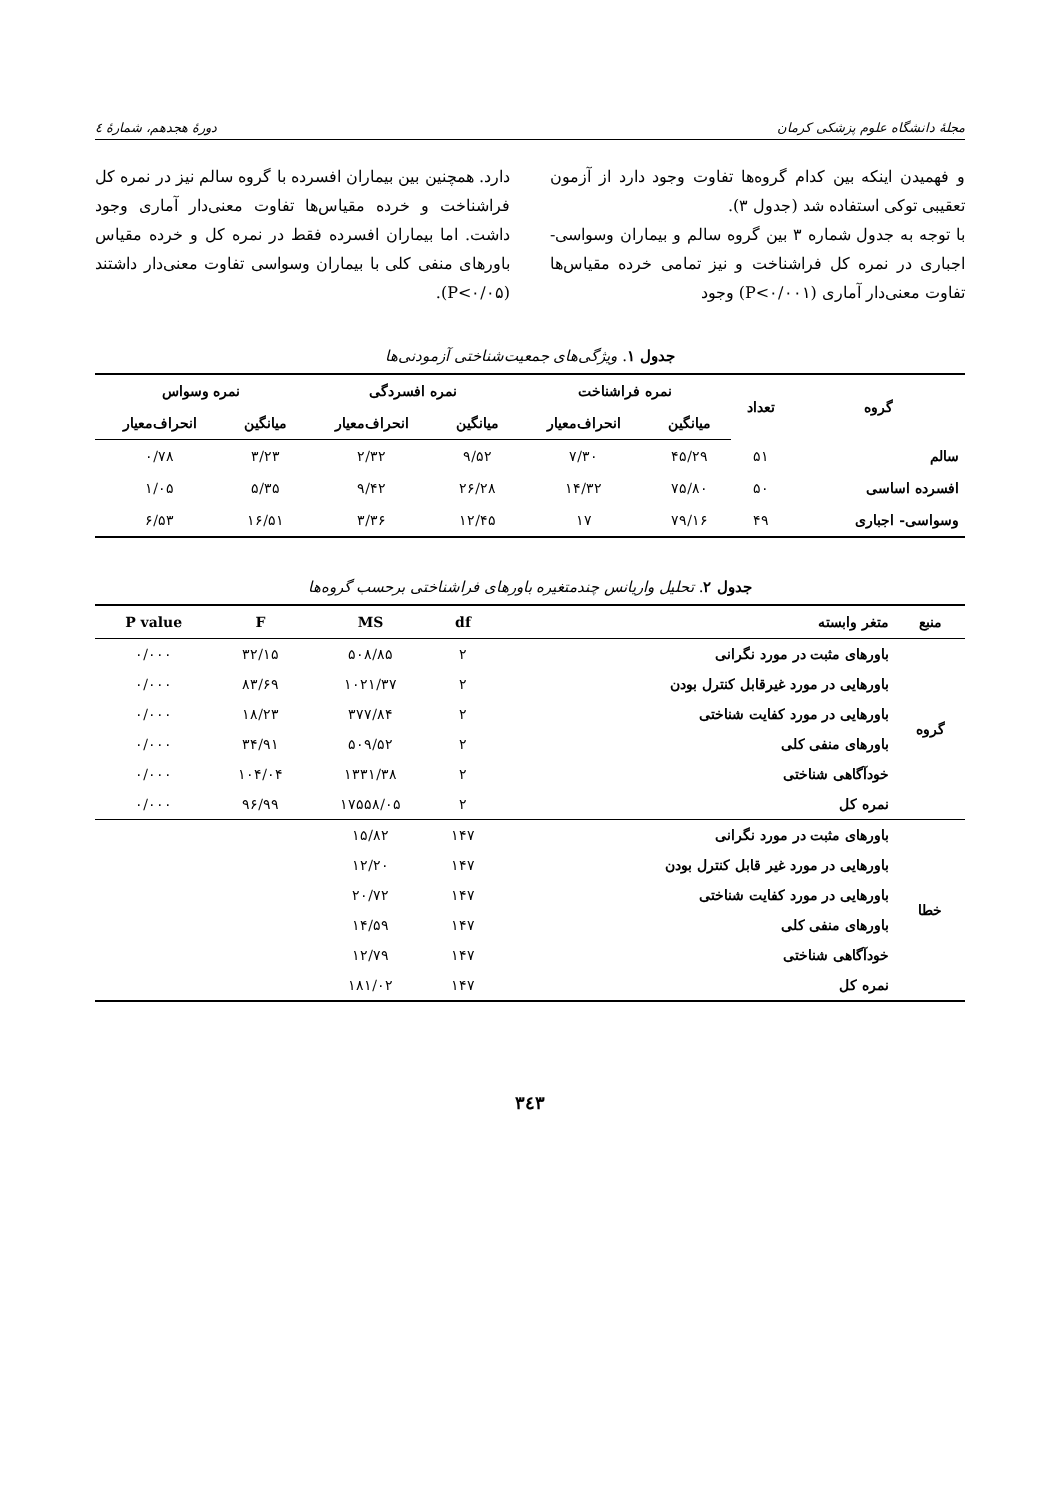مجلهٔ دانشگاه علوم پزشکی کرمان دورهٔ هجدهم، شمارهٔ ٤
و فهمیدن اینکه بین کدام گروه‌ها تفاوت وجود دارد از آزمون تعقیبی توکی استفاده شد (جدول ۳).
با توجه به جدول شماره ۳ بین گروه سالم و بیماران وسواسی- اجباری در نمره کل فراشناخت و نیز تمامی خرده مقیاس‌ها تفاوت معنی‌دار آماری (P<۰/۰۰۱) وجود
دارد. همچنین بین بیماران افسرده با گروه سالم نیز در نمره کل فراشناخت و خرده مقیاس‌ها تفاوت معنی‌دار آماری وجود داشت. اما بیماران افسرده فقط در نمره کل و خرده مقیاس باورهای منفی کلی با بیماران وسواسی تفاوت معنی‌دار داشتند (P<۰/۰۵).
جدول ۱. ویژگی‌های جمعیت‌شناختی آزمودنی‌ها
| گروه | تعداد | نمره فراشناخت | | نمره افسردگی | | نمره وسواس | |
| --- | --- | --- | --- | --- | --- | --- | --- |
| | | میانگین | انحراف‌معیار | میانگین | انحراف‌معیار | میانگین | انحراف‌معیار |
| سالم | ۵۱ | ۴۵/۲۹ | ۷/۳۰ | ۹/۵۲ | ۲/۳۲ | ۳/۲۳ | ۰/۷۸ |
| افسرده اساسی | ۵۰ | ۷۵/۸۰ | ۱۴/۳۲ | ۲۶/۲۸ | ۹/۴۲ | ۵/۳۵ | ۱/۰۵ |
| وسواسی- اجباری | ۴۹ | ۷۹/۱۶ | ۱۷ | ۱۲/۴۵ | ۳/۳۶ | ۱۶/۵۱ | ۶/۵۳ |
جدول ۲. تحلیل واریانس چندمتغیره باورهای فراشناختی برحسب گروه‌ها
| منبع | متغر وابسته | df | MS | F | P value |
| --- | --- | --- | --- | --- | --- |
| گروه | باورهای مثبت در مورد نگرانی | ۲ | ۵۰۸/۸۵ | ۳۲/۱۵ | ۰/۰۰۰ |
| | باورهایی در مورد غیرقابل کنترل بودن | ۲ | ۱۰۲۱/۳۷ | ۸۳/۶۹ | ۰/۰۰۰ |
| | باورهایی در مورد کفایت شناختی | ۲ | ۳۷۷/۸۴ | ۱۸/۲۳ | ۰/۰۰۰ |
| | باورهای منفی کلی | ۲ | ۵۰۹/۵۲ | ۳۴/۹۱ | ۰/۰۰۰ |
| | خودآگاهی شناختی | ۲ | ۱۳۳۱/۳۸ | ۱۰۴/۰۴ | ۰/۰۰۰ |
| | نمره کل | ۲ | ۱۷۵۵۸/۰۵ | ۹۶/۹۹ | ۰/۰۰۰ |
| خطا | باورهای مثبت در مورد نگرانی | ۱۴۷ | ۱۵/۸۲ | | |
| | باورهایی در مورد غیر قابل کنترل بودن | ۱۴۷ | ۱۲/۲۰ | | |
| | باورهایی در مورد کفایت شناختی | ۱۴۷ | ۲۰/۷۲ | | |
| | باورهای منفی کلی | ۱۴۷ | ۱۴/۵۹ | | |
| | خودآگاهی شناختی | ۱۴۷ | ۱۲/۷۹ | | |
| | نمره کل | ۱۴۷ | ۱۸۱/۰۲ | | |
۳٤۳